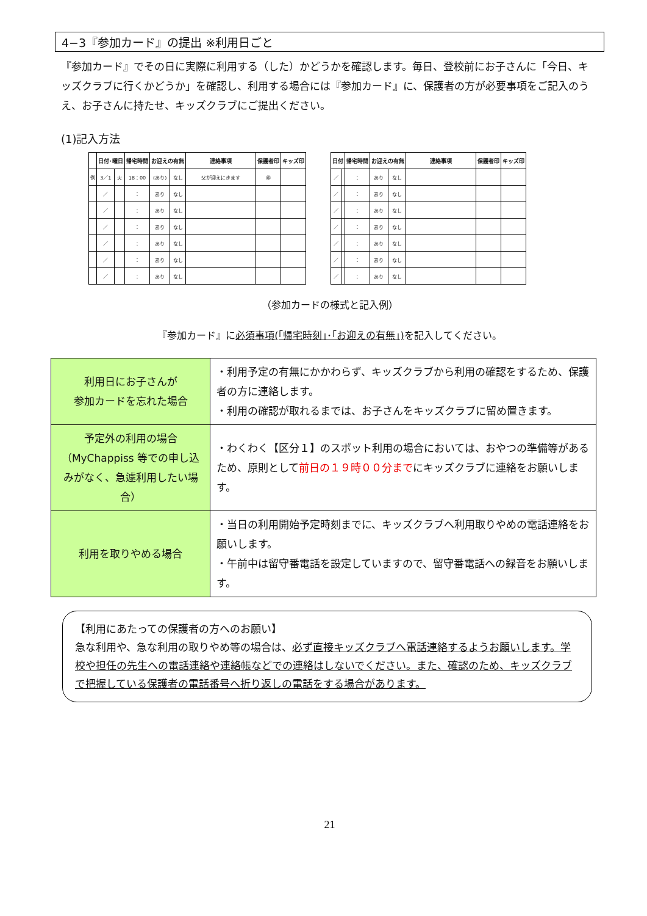4−3『参加カード』の提出 ※利用日ごと
『参加カード』でその日に実際に利用する（した）かどうかを確認します。毎日、登校前にお子さんに「今日、キッズクラブに行くかどうか」を確認し、利用する場合には『参加カード』に、保護者の方が必要事項をご記入のうえ、お子さんに持たせ、キッズクラブにご提出ください。
(1)記入方法
| | 日付･曜日 | | 帰宅時間 | お迎えの有無 | | 連絡事項 | 保護者印 | キッズ印 |
| --- | --- | --- | --- | --- | --- | --- | --- | --- |
| 例 | 3／1 | 火 | 18：00 | (あり) | なし | 父が迎えにきます | ㊞ | |
| | ／ | | ： | あり | なし | | | |
| | ／ | | ： | あり | なし | | | |
| | ／ | | ： | あり | なし | | | |
| | ／ | | ： | あり | なし | | | |
| | ／ | | ： | あり | なし | | | |
| | ／ | | ： | あり | なし | | | |
| 日付 | | 帰宅時間 | お迎えの有無 | | 連絡事項 | 保護者印 | キッズ印 |
| --- | --- | --- | --- | --- | --- | --- | --- |
| ／ | | ： | あり | なし | | | |
| ／ | | ： | あり | なし | | | |
| ／ | | ： | あり | なし | | | |
| ／ | | ： | あり | なし | | | |
| ／ | | ： | あり | なし | | | |
| ／ | | ： | あり | なし | | | |
| ／ | | ： | あり | なし | | | |
（参加カードの様式と記入例）
『参加カード』に必須事項(｢帰宅時刻｣･｢お迎えの有無｣) を記入してください。
| 利用日にお子さんが 参加カードを忘れた場合 | ・利用予定の有無にかかわらず、キッズクラブから利用の確認をするため、保護者の方に連絡します。 ・利用の確認が取れるまでは、お子さんをキッズクラブに留め置きます。 |
| 予定外の利用の場合 （MyChappiss 等での申し込みがなく、急遽利用したい場合） | ・わくわく【区分１】のスポット利用の場合においては、おやつの準備等があるため、原則として 前日の１９時００分まで にキッズクラブに連絡をお願いします。 |
| 利用を取りやめる場合 | ・当日の利用開始予定時刻までに、キッズクラブへ利用取りやめの電話連絡をお願いします。 ・午前中は留守番電話を設定していますので、留守番電話への録音をお願いします。 |
【利用にあたっての保護者の方へのお願い】
急な利用や、急な利用の取りやめ等の場合は、必ず直接キッズクラブへ電話連絡するようお願いします。学校や担任の先生への電話連絡や連絡帳などでの連絡はしないでください。また、確認のため、キッズクラブで把握している保護者の電話番号へ折り返しの電話をする場合があります。
21